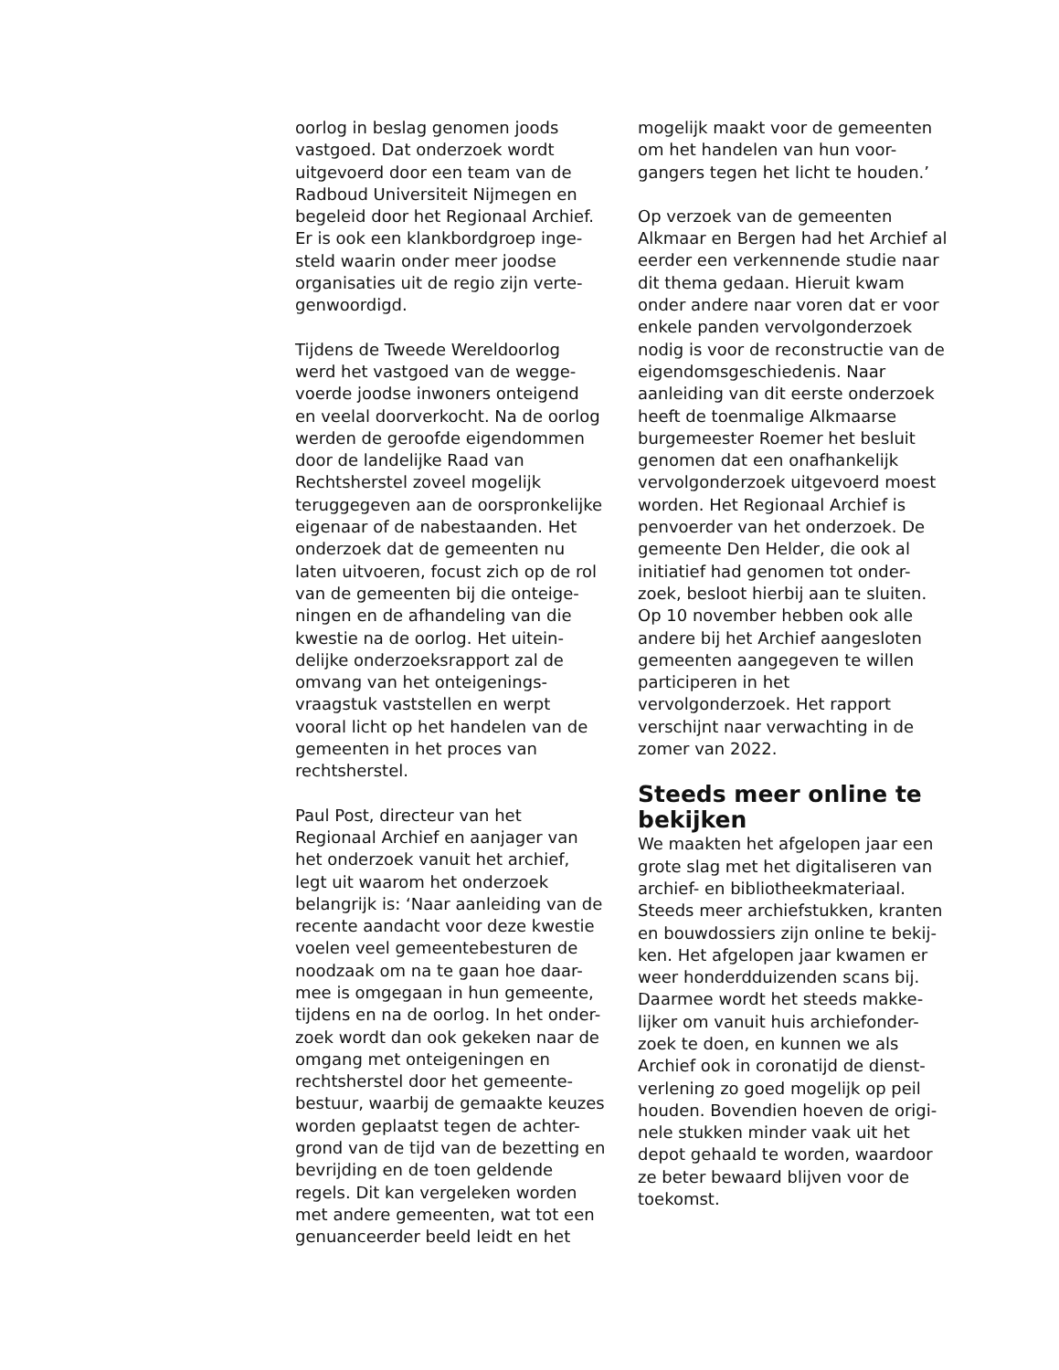oorlog in beslag genomen joods vastgoed. Dat onderzoek wordt uitgevoerd door een team van de Radboud Universiteit Nijmegen en begeleid door het Regionaal Archief. Er is ook een klankbordgroep inge- steld waarin onder meer joodse organisaties uit de regio zijn verte- genwoordigd.
Tijdens de Tweede Wereldoorlog werd het vastgoed van de wegge- voerde joodse inwoners onteigend en veelal doorverkocht. Na de oorlog werden de geroofde eigendommen door de landelijke Raad van Rechtsherstel zoveel mogelijk teruggegeven aan de oorspronkelijke eigenaar of de nabestaanden. Het onderzoek dat de gemeenten nu laten uitvoeren, focust zich op de rol van de gemeenten bij die onteige- ningen en de afhandeling van die kwestie na de oorlog. Het uitein- delijke onderzoeksrapport zal de omvang van het onteigenings- vraagstuk vaststellen en werpt vooral licht op het handelen van de gemeenten in het proces van rechtsherstel.
Paul Post, directeur van het Regionaal Archief en aanjager van het onderzoek vanuit het archief, legt uit waarom het onderzoek belangrijk is: ‘Naar aanleiding van de recente aandacht voor deze kwestie voelen veel gemeentebesturen de noodzaak om na te gaan hoe daar- mee is omgegaan in hun gemeente, tijdens en na de oorlog. In het onder- zoek wordt dan ook gekeken naar de omgang met onteigeningen en rechtsherstel door het gemeente- bestuur, waarbij de gemaakte keuzes worden geplaatst tegen de achter- grond van de tijd van de bezetting en bevrijding en de toen geldende regels. Dit kan vergeleken worden met andere gemeenten, wat tot een genuanceerder beeld leidt en het
mogelijk maakt voor de gemeenten om het handelen van hun voor- gangers tegen het licht te houden.’
Op verzoek van de gemeenten Alkmaar en Bergen had het Archief al eerder een verkennende studie naar dit thema gedaan. Hieruit kwam onder andere naar voren dat er voor enkele panden vervolgonderzoek nodig is voor de reconstructie van de eigendomsgeschiedenis. Naar aanleiding van dit eerste onderzoek heeft de toenmalige Alkmaarse burgemeester Roemer het besluit genomen dat een onafhankelijk vervolgonderzoek uitgevoerd moest worden. Het Regionaal Archief is penvoerder van het onderzoek. De gemeente Den Helder, die ook al initiatief had genomen tot onder- zoek, besloot hierbij aan te sluiten. Op 10 november hebben ook alle andere bij het Archief aangesloten gemeenten aangegeven te willen participeren in het vervolgonderzoek. Het rapport verschijnt naar verwachting in de zomer van 2022.
Steeds meer online te bekijken
We maakten het afgelopen jaar een grote slag met het digitaliseren van archief- en bibliotheekmateriaal. Steeds meer archiefstukken, kranten en bouwdossiers zijn online te bekij- ken. Het afgelopen jaar kwamen er weer honderdduizenden scans bij. Daarmee wordt het steeds makke- lijker om vanuit huis archiefonder- zoek te doen, en kunnen we als Archief ook in coronatijd de dienst- verlening zo goed mogelijk op peil houden. Bovendien hoeven de origi- nele stukken minder vaak uit het depot gehaald te worden, waardoor ze beter bewaard blijven voor de toekomst.